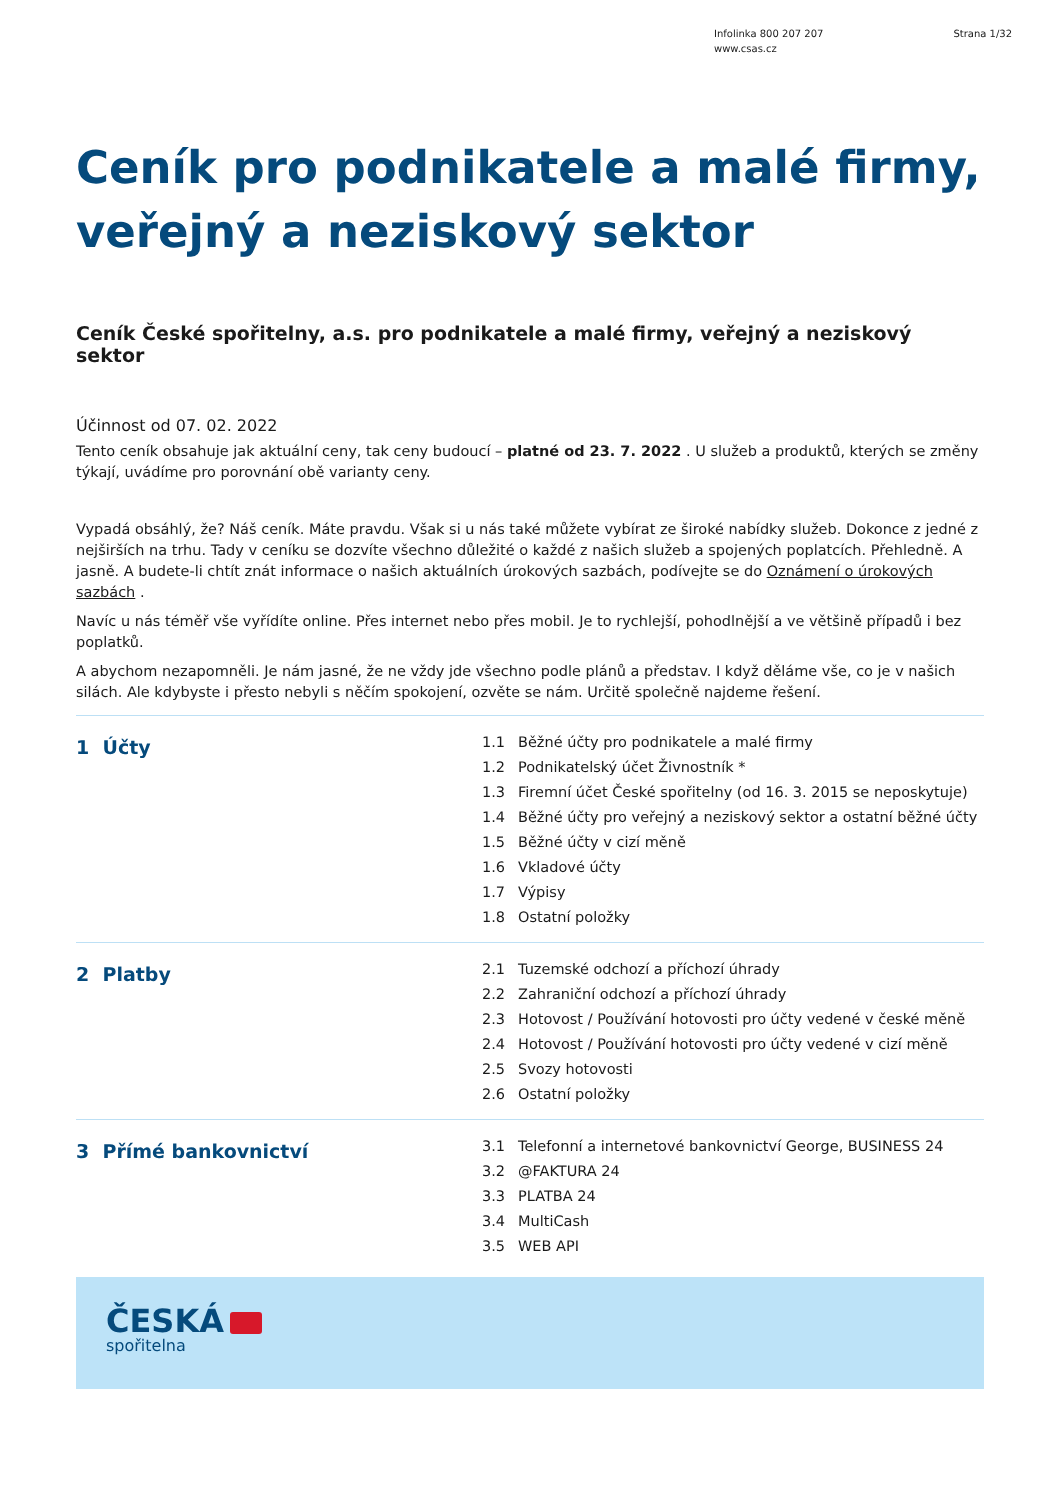Infolinka 800 207 207
www.csas.cz
Strana 1/32
Ceník pro podnikatele a malé firmy,
veřejný a neziskový sektor
Ceník České spořitelny, a.s. pro podnikatele a malé firmy, veřejný a neziskový sektor
Účinnost od 07. 02. 2022
Tento ceník obsahuje jak aktuální ceny, tak ceny budoucí – platné od 23. 7. 2022 . U služeb a produktů, kterých se změny týkají, uvádíme pro porovnání obě varianty ceny.
Vypadá obsáhlý, že? Náš ceník. Máte pravdu. Však si u nás také můžete vybírat ze široké nabídky služeb. Dokonce z jedné z nejširších na trhu. Tady v ceníku se dozvíte všechno důležité o každé z našich služeb a spojených poplatcích. Přehledně. A jasně. A budete-li chtít znát informace o našich aktuálních úrokových sazbách, podívejte se do Oznámení o úrokových sazbách .
Navíc u nás téměř vše vyřídíte online. Přes internet nebo přes mobil. Je to rychlejší, pohodlnější a ve většině případů i bez poplatků.
A abychom nezapomněli. Je nám jasné, že ne vždy jde všechno podle plánů a představ. I když děláme vše, co je v našich silách. Ale kdybyste i přesto nebyli s něčím spokojení, ozvěte se nám. Určitě společně najdeme řešení.
1 Účty
1.1 Běžné účty pro podnikatele a malé firmy
1.2 Podnikatelský účet Živnostník *
1.3 Firemní účet České spořitelny (od 16. 3. 2015 se neposkytuje)
1.4 Běžné účty pro veřejný a neziskový sektor a ostatní běžné účty
1.5 Běžné účty v cizí měně
1.6 Vkladové účty
1.7 Výpisy
1.8 Ostatní položky
2 Platby
2.1 Tuzemské odchozí a příchozí úhrady
2.2 Zahraniční odchozí a příchozí úhrady
2.3 Hotovost / Používání hotovosti pro účty vedené v české měně
2.4 Hotovost / Používání hotovosti pro účty vedené v cizí měně
2.5 Svozy hotovosti
2.6 Ostatní položky
3 Přímé bankovnictví
3.1 Telefonní a internetové bankovnictví George, BUSINESS 24
3.2 @FAKTURA 24
3.3 PLATBA 24
3.4 MultiCash
3.5 WEB API
ČESKÁ
spořitelna